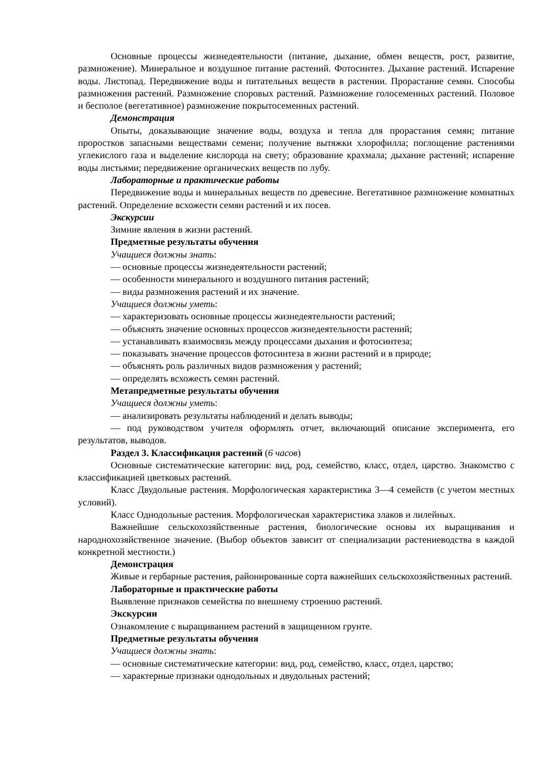Основные процессы жизнедеятельности (питание, дыхание, обмен веществ, рост, развитие, размножение). Минеральное и воздушное питание растений. Фотосинтез. Дыхание растений. Испарение воды. Листопад. Передвижение воды и питательных веществ в растении. Прорастание семян. Способы размножения растений. Размножение споровых растений. Размножение голосеменных растений. Половое и бесполое (вегетативное) размножение покрытосеменных растений.
Демонстрация
Опыты, доказывающие значение воды, воздуха и тепла для прорастания семян; питание проростков запасными веществами семени; получение вытяжки хлорофилла; поглощение растениями углекислого газа и выделение кислорода на свету; образование крахмала; дыхание растений; испарение воды листьями; передвижение органических веществ по лубу.
Лабораторные и практические работы
Передвижение воды и минеральных веществ по древесине. Вегетативное размножение комнатных растений. Определение всхожести семян растений и их посев.
Экскурсии
Зимние явления в жизни растений.
Предметные результаты обучения
Учащиеся должны знать:
— основные процессы жизнедеятельности растений;
— особенности минерального и воздушного питания растений;
— виды размножения растений и их значение.
Учащиеся должны уметь:
— характеризовать основные процессы жизнедеятельности растений;
— объяснять значение основных процессов жизнедеятельности растений;
— устанавливать взаимосвязь между процессами дыхания и фотосинтеза;
— показывать значение процессов фотосинтеза в жизни растений и в природе;
— объяснять роль различных видов размножения у растений;
— определять всхожесть семян растений.
Метапредметные результаты обучения
Учащиеся должны уметь:
— анализировать результаты наблюдений и делать выводы;
— под руководством учителя оформлять отчет, включающий описание эксперимента, его результатов, выводов.
Раздел 3. Классификация растений (6 часов)
Основные систематические категории: вид, род, семейство, класс, отдел, царство. Знакомство с классификацией цветковых растений.
Класс Двудольные растения. Морфологическая характеристика 3—4 семейств (с учетом местных условий).
Класс Однодольные растения. Морфологическая характеристика злаков и лилейных.
Важнейшие сельскохозяйственные растения, биологические основы их выращивания и народнохозяйственное значение. (Выбор объектов зависит от специализации растениеводства в каждой конкретной местности.)
Демонстрация
Живые и гербарные растения, районированные сорта важнейших сельскохозяйственных растений.
Лабораторные и практические работы
Выявление признаков семейства по внешнему строению растений.
Экскурсии
Ознакомление с выращиванием растений в защищенном грунте.
Предметные результаты обучения
Учащиеся должны знать:
— основные систематические категории: вид, род, семейство, класс, отдел, царство;
— характерные признаки однодольных и двудольных растений;